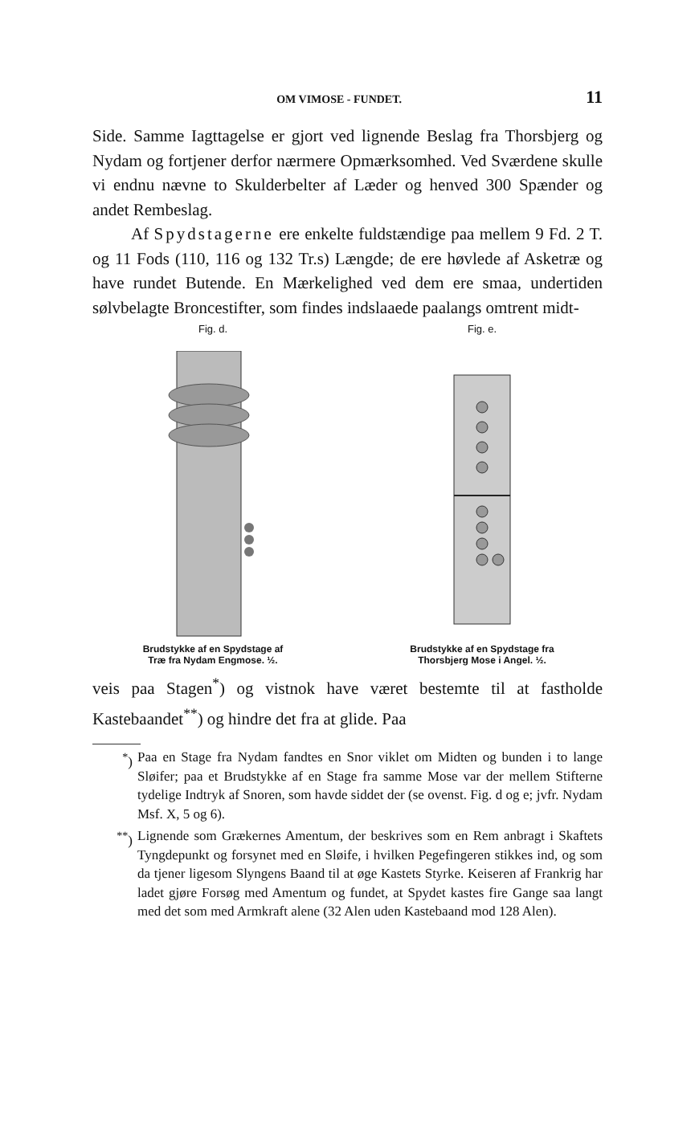OM VIMOSE - FUNDET. 11
Side. Samme Iagttagelse er gjort ved lignende Beslag fra Thorsbjerg og Nydam og fortjener derfor nærmere Opmærksomhed. Ved Sværdene skulle vi endnu nævne to Skulderbelter af Læder og henved 300 Spænder og andet Rembeslag.
Af Spydstagerne ere enkelte fuldstændige paa mellem 9 Fd. 2 T. og 11 Fods (110, 116 og 132 Tr.s) Længde; de ere høvlede af Asketræ og have rundet Butende. En Mærkelighed ved dem ere smaa, undertiden sølvbelagte Broncestifter, som findes indslaaede paalangs omtrent midt-
Fig. d.
Brudstykke af en Spydstage af
Træ fra Nydam Engmose. ½.
Fig. e.
Brudstykke af en Spydstage fra
Thorsbjerg Mose i Angel. ½.
veis paa Stagen<sup>*</sup>) og vistnok have været bestemte til at fastholde Kastebaandet<sup>**</sup>) og hindre det fra at glide. Paa
<sup>*</sup>) Paa en Stage fra Nydam fandtes en Snor viklet om Midten og bunden i to lange Sløifer; paa et Brudstykke af en Stage fra samme Mose var der mellem Stifterne tydelige Indtryk af Snoren, som havde siddet der (se ovenst. Fig. d og e; jvfr. Nydam Msf. X, 5 og 6).
<sup>**</sup>) Lignende som Grækernes Amentum, der beskrives som en Rem anbragt i Skaftets Tyngdepunkt og forsynet med en Sløife, i hvilken Pegefingeren stikkes ind, og som da tjener ligesom Slyngens Baand til at øge Kastets Styrke. Keiseren af Frankrig har ladet gjøre Forsøg med Amentum og fundet, at Spydet kastes fire Gange saa langt med det som med Armkraft alene (32 Alen uden Kastebaand mod 128 Alen).